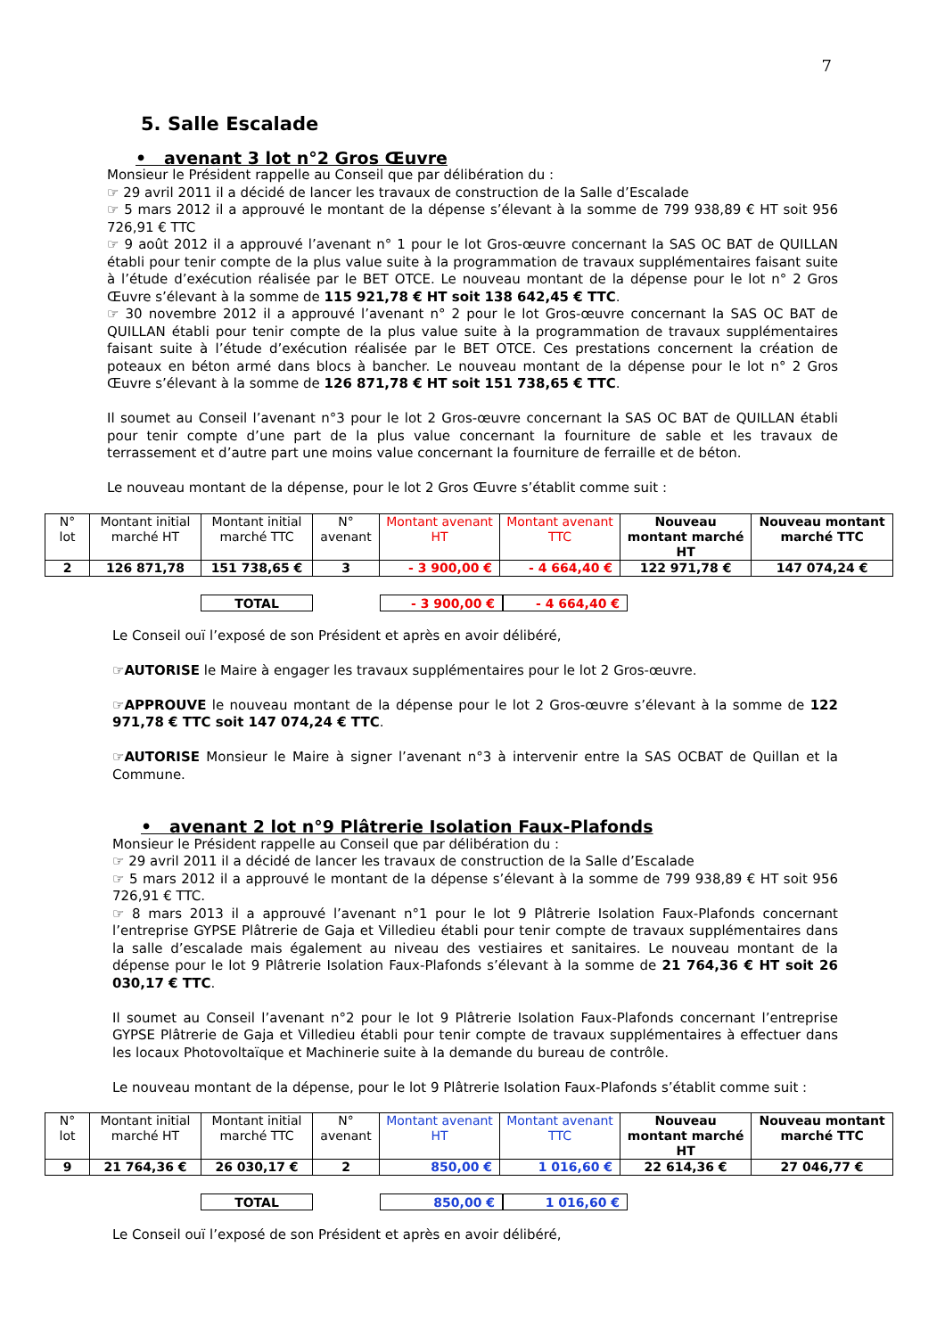7
5. Salle Escalade
• avenant 3 lot n°2 Gros Œuvre
Monsieur le Président rappelle au Conseil que par délibération du :
☞ 29 avril 2011 il a décidé de lancer les travaux de construction de la Salle d’Escalade
☞ 5 mars 2012 il a approuvé le montant de la dépense s’élevant à la somme de 799 938,89 € HT soit 956 726,91 € TTC
☞ 9 août 2012 il a approuvé l’avenant n° 1 pour le lot Gros-œuvre concernant la SAS OC BAT de QUILLAN établi pour tenir compte de la plus value suite à la programmation de travaux supplémentaires faisant suite à l’étude d’exécution réalisée par le BET OTCE. Le nouveau montant de la dépense pour le lot n° 2 Gros Œuvre s’élevant à la somme de 115 921,78 € HT soit 138 642,45 € TTC.
☞ 30 novembre 2012 il a approuvé l’avenant n° 2 pour le lot Gros-œuvre concernant la SAS OC BAT de QUILLAN établi pour tenir compte de la plus value suite à la programmation de travaux supplémentaires faisant suite à l’étude d’exécution réalisée par le BET OTCE. Ces prestations concernent la création de poteaux en béton armé dans blocs à bancher. Le nouveau montant de la dépense pour le lot n° 2 Gros Œuvre s’élevant à la somme de 126 871,78 € HT soit 151 738,65 € TTC.
Il soumet au Conseil l’avenant n°3 pour le lot 2 Gros-œuvre concernant la SAS OC BAT de QUILLAN établi pour tenir compte d’une part de la plus value concernant la fourniture de sable et les travaux de terrassement et d’autre part une moins value concernant la fourniture de ferraille et de béton.
Le nouveau montant de la dépense, pour le lot 2 Gros Œuvre s’établit comme suit :
| N° lot | Montant initial marché HT | Montant initial marché TTC | N° avenant | Montant avenant HT | Montant avenant TTC | Nouveau montant marché HT | Nouveau montant marché TTC |
| 2 | 126 871,78 | 151 738,65 € | 3 | - 3 900,00 € | - 4 664,40 € | 122 971,78 € | 147 074,24 € |
TOTAL - 3 900,00 € - 4 664,40 €
Le Conseil ouï l’exposé de son Président et après en avoir délibéré,
☞AUTORISE le Maire à engager les travaux supplémentaires pour le lot 2 Gros-œuvre.
☞APPROUVE le nouveau montant de la dépense pour le lot 2 Gros-œuvre s’élevant à la somme de 122 971,78 € TTC soit 147 074,24 € TTC.
☞AUTORISE Monsieur le Maire à signer l’avenant n°3 à intervenir entre la SAS OCBAT de Quillan et la Commune.
• avenant 2 lot n°9 Plâtrerie Isolation Faux-Plafonds
Monsieur le Président rappelle au Conseil que par délibération du :
☞ 29 avril 2011 il a décidé de lancer les travaux de construction de la Salle d’Escalade
☞ 5 mars 2012 il a approuvé le montant de la dépense s’élevant à la somme de 799 938,89 € HT soit 956 726,91 € TTC.
☞ 8 mars 2013 il a approuvé l’avenant n°1 pour le lot 9 Plâtrerie Isolation Faux-Plafonds concernant l’entreprise GYPSE Plâtrerie de Gaja et Villedieu établi pour tenir compte de travaux supplémentaires dans la salle d’escalade mais également au niveau des vestiaires et sanitaires. Le nouveau montant de la dépense pour le lot 9 Plâtrerie Isolation Faux-Plafonds s’élevant à la somme de 21 764,36 € HT soit 26 030,17 € TTC.
Il soumet au Conseil l’avenant n°2 pour le lot 9 Plâtrerie Isolation Faux-Plafonds concernant l’entreprise GYPSE Plâtrerie de Gaja et Villedieu établi pour tenir compte de travaux supplémentaires à effectuer dans les locaux Photovoltaïque et Machinerie suite à la demande du bureau de contrôle.
Le nouveau montant de la dépense, pour le lot 9 Plâtrerie Isolation Faux-Plafonds s’établit comme suit :
| N° lot | Montant initial marché HT | Montant initial marché TTC | N° avenant | Montant avenant HT | Montant avenant TTC | Nouveau montant marché HT | Nouveau montant marché TTC |
| 9 | 21 764,36 € | 26 030,17 € | 2 | 850,00 € | 1 016,60 € | 22 614,36 € | 27 046,77 € |
TOTAL 850,00 € 1 016,60 €
Le Conseil ouï l’exposé de son Président et après en avoir délibéré,